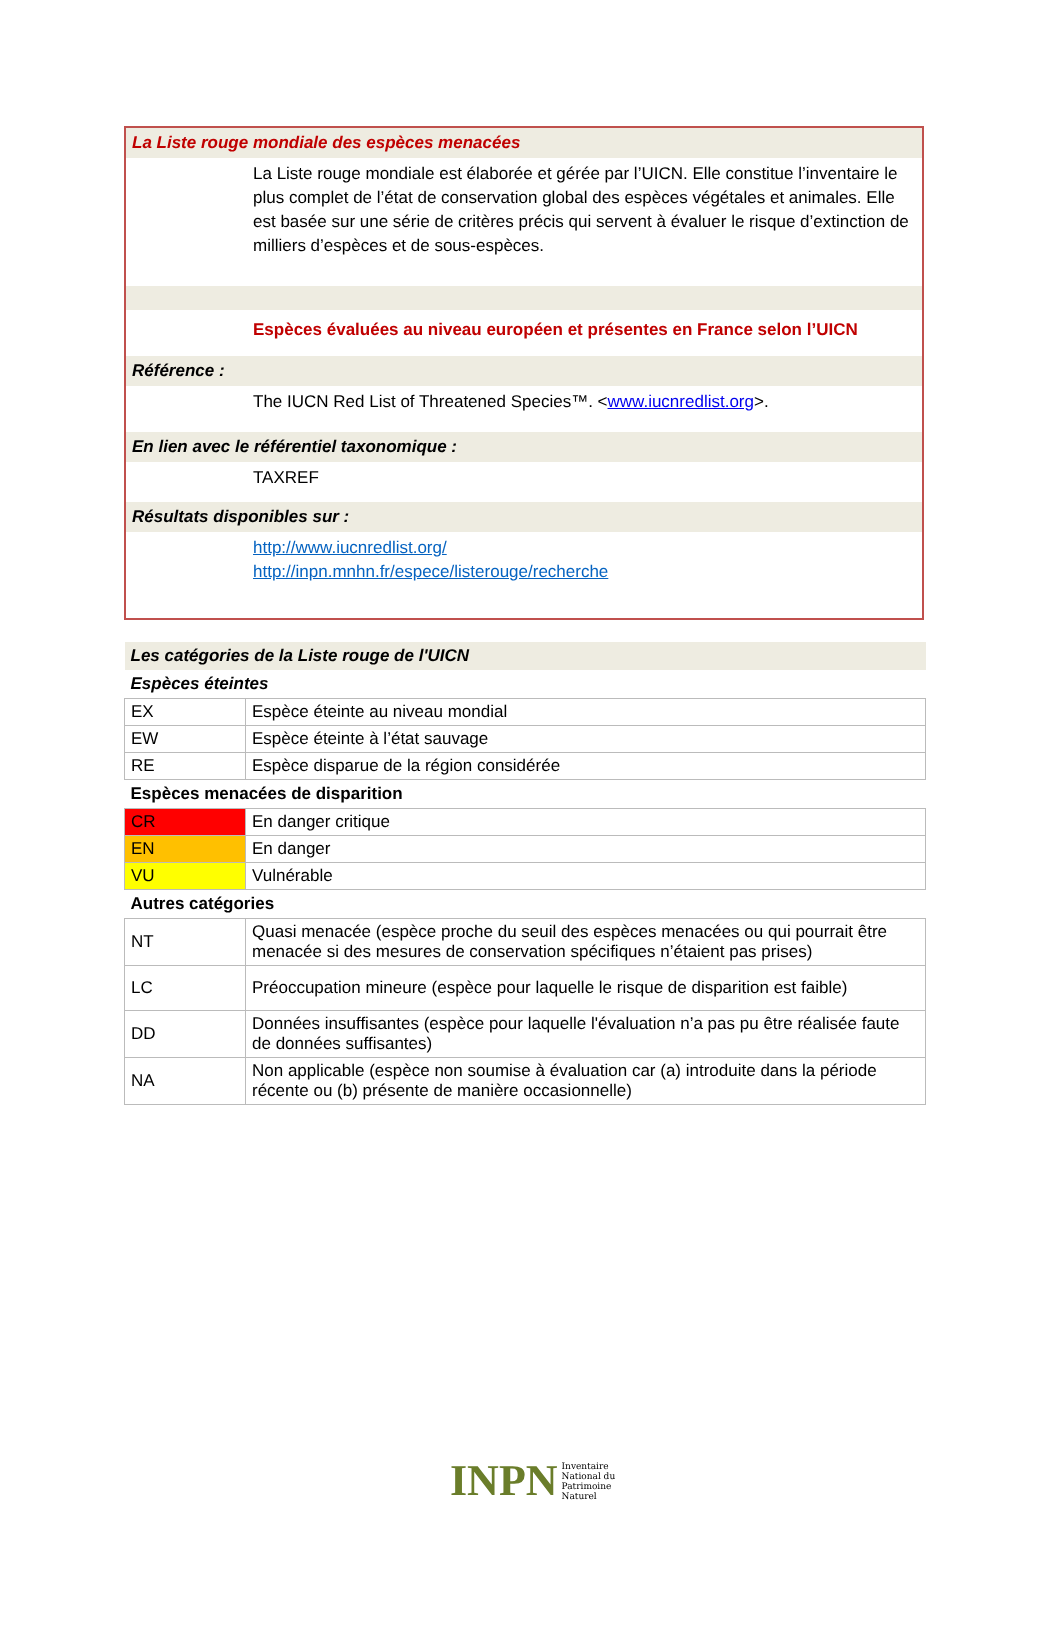La Liste rouge mondiale des espèces menacées
La Liste rouge mondiale est élaborée et gérée par l’UICN. Elle constitue l’inventaire le plus complet de l’état de conservation global des espèces végétales et animales. Elle est basée sur une série de critères précis qui servent à évaluer le risque d’extinction de milliers d’espèces et de sous-espèces.
Espèces évaluées au niveau européen et présentes en France selon l’UICN
Référence :
The IUCN Red List of Threatened Species™. <www.iucnredlist.org>.
En lien avec le référentiel taxonomique :
TAXREF
Résultats disponibles sur :
http://www.iucnredlist.org/
http://inpn.mnhn.fr/espece/listerouge/recherche
| Les catégories de la Liste rouge de l'UICN | |
| Espèces éteintes | |
| EX | Espèce éteinte au niveau mondial |
| EW | Espèce éteinte à l’état sauvage |
| RE | Espèce disparue de la région considérée |
| Espèces menacées de disparition | |
| CR | En danger critique |
| EN | En danger |
| VU | Vulnérable |
| Autres catégories | |
| NT | Quasi menacée (espèce proche du seuil des espèces menacées ou qui pourrait être menacée si des mesures de conservation spécifiques n’étaient pas prises) |
| LC | Préoccupation mineure (espèce pour laquelle le risque de disparition est faible) |
| DD | Données insuffisantes (espèce pour laquelle l'évaluation n’a pas pu être réalisée faute de données suffisantes) |
| NA | Non applicable (espèce non soumise à évaluation car (a) introduite dans la période récente ou (b) présente de manière occasionnelle) |
INPN Inventaire
National du
Patrimoine
Naturel